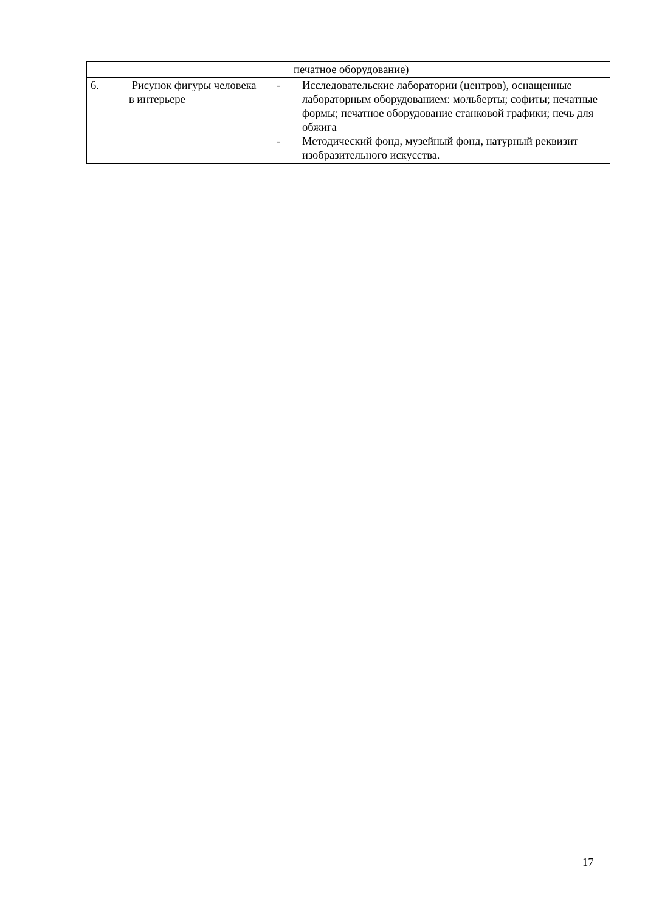| | | печатное оборудование) |
| 6. | Рисунок фигуры человека в интерьере | - Исследовательские лаборатории (центров), оснащенные лабораторным оборудованием: мольберты; софиты; печатные формы; печатное оборудование станковой графики; печь для обжига - Методический фонд, музейный фонд, натурный реквизит изобразительного искусства. |
17